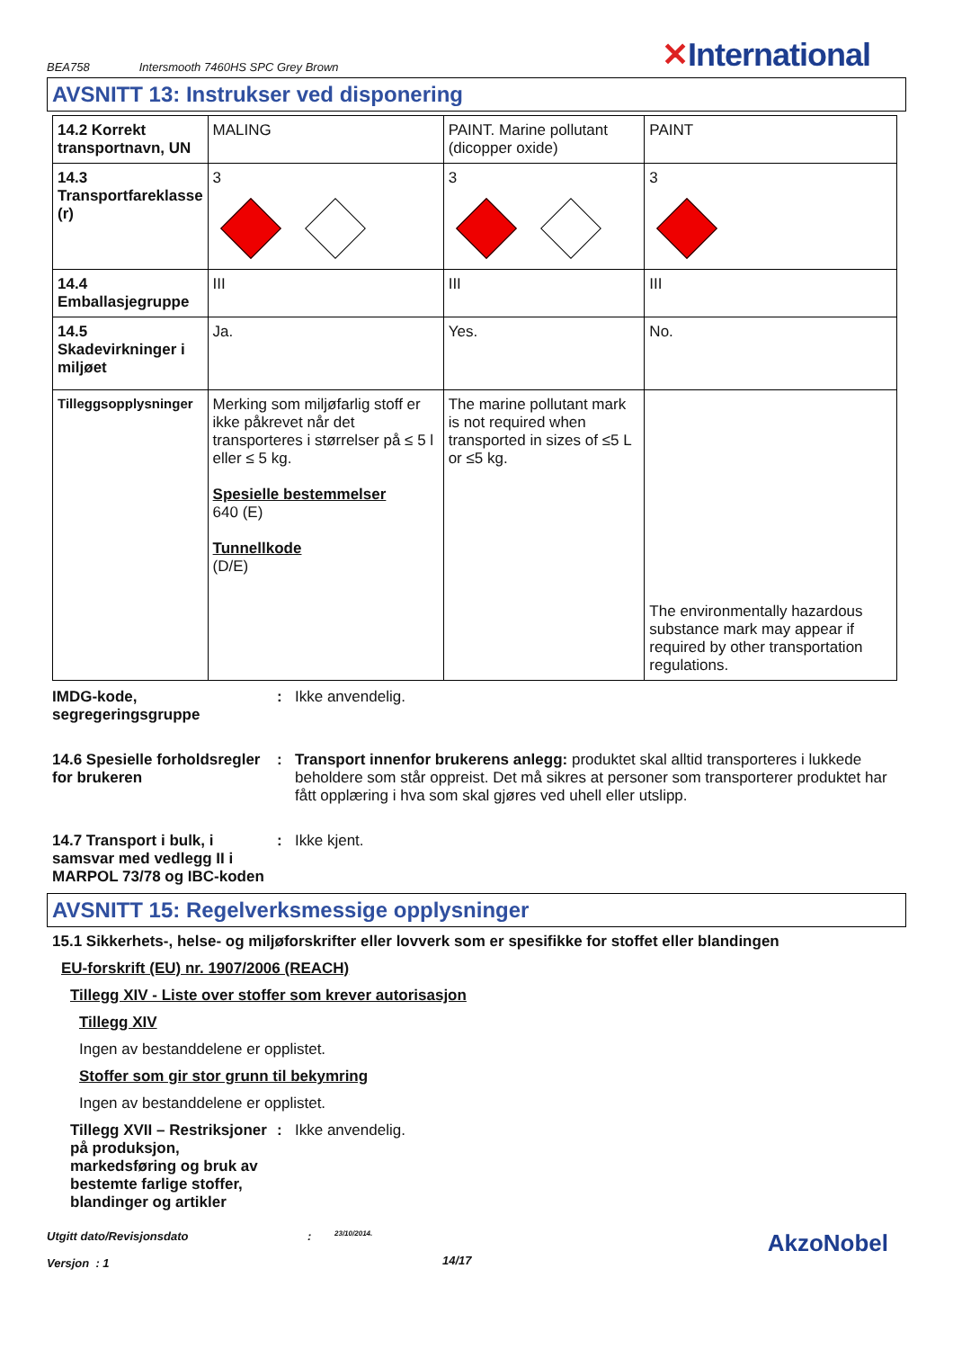BEA758 Intersmooth 7460HS SPC Grey Brown ✕International
AVSNITT 13: Instrukser ved disponering
| 14.2 Korrekt transportnavn, UN | MALING | PAINT. Marine pollutant (dicopper oxide) | PAINT |
| 14.3 Transportfareklasse (r) | 3 | 3 | 3 |
| 14.4 Emballasjegruppe | III | III | III |
| 14.5 Skadevirkninger i miljøet | Ja. | Yes. | No. |
| Tilleggsopplysninger | Merking som miljøfarlig stoff er ikke påkrevet når det transporteres i størrelser på ≤ 5 l eller ≤ 5 kg. Spesielle bestemmelser 640 (E) Tunnellkode (D/E) | The marine pollutant mark is not required when transported in sizes of ≤5 L or ≤5 kg. | The environmentally hazardous substance mark may appear if required by other transportation regulations. |
IMDG-kode, segregeringsgruppe
: Ikke anvendelig.
14.6 Spesielle forholdsregler for brukeren
: Transport innenfor brukerens anlegg: produktet skal alltid transporteres i lukkede beholdere som står oppreist. Det må sikres at personer som transporterer produktet har fått opplæring i hva som skal gjøres ved uhell eller utslipp.
14.7 Transport i bulk, i samsvar med vedlegg II i MARPOL 73/78 og IBC-koden
: Ikke kjent.
AVSNITT 15: Regelverksmessige opplysninger
15.1 Sikkerhets-, helse- og miljøforskrifter eller lovverk som er spesifikke for stoffet eller blandingen
EU-forskrift (EU) nr. 1907/2006 (REACH)
Tillegg XIV - Liste over stoffer som krever autorisasjon
Tillegg XIV
Ingen av bestanddelene er opplistet.
Stoffer som gir stor grunn til bekymring
Ingen av bestanddelene er opplistet.
Tillegg XVII – Restriksjoner på produksjon, markedsføring og bruk av bestemte farlige stoffer, blandinger og artikler
: Ikke anvendelig.
Utgitt dato/Revisjonsdato
Versjon : 1
:
23/10/2014.
14/17
AkzoNobel